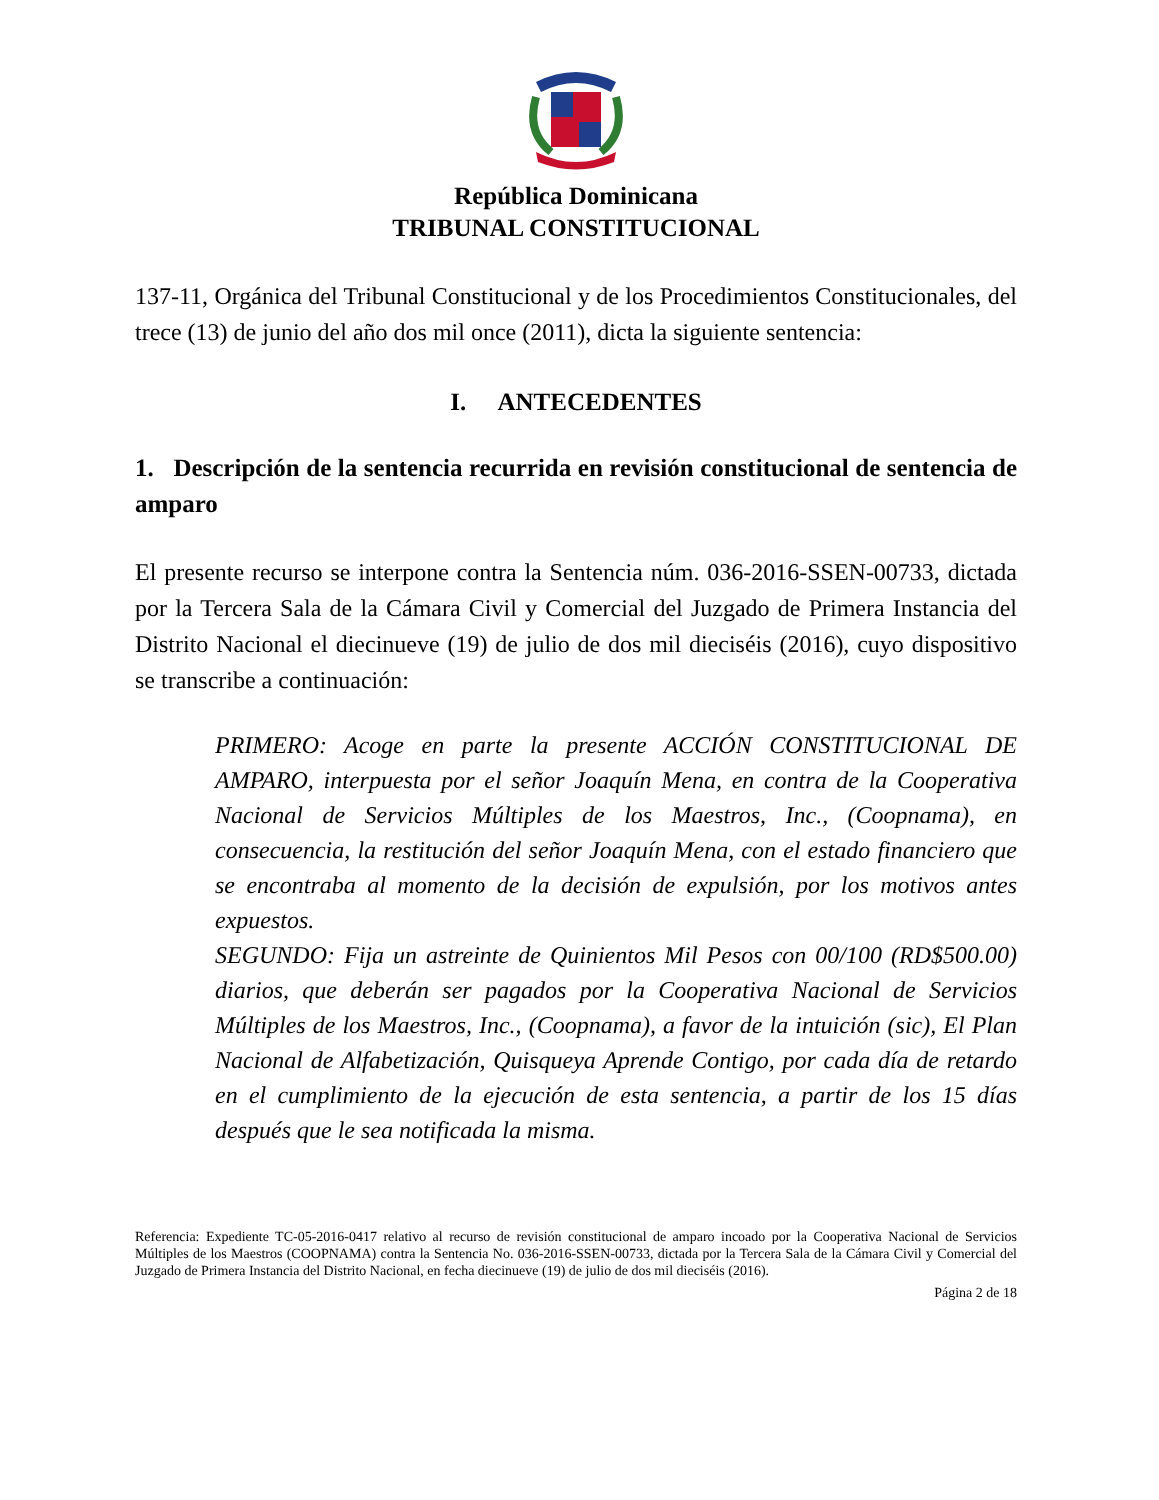República Dominicana
TRIBUNAL CONSTITUCIONAL
137-11, Orgánica del Tribunal Constitucional y de los Procedimientos Constitucionales, del trece (13) de junio del año dos mil once (2011), dicta la siguiente sentencia:
I. ANTECEDENTES
1. Descripción de la sentencia recurrida en revisión constitucional de sentencia de amparo
El presente recurso se interpone contra la Sentencia núm. 036-2016-SSEN-00733, dictada por la Tercera Sala de la Cámara Civil y Comercial del Juzgado de Primera Instancia del Distrito Nacional el diecinueve (19) de julio de dos mil dieciséis (2016), cuyo dispositivo se transcribe a continuación:
PRIMERO: Acoge en parte la presente ACCIÓN CONSTITUCIONAL DE AMPARO, interpuesta por el señor Joaquín Mena, en contra de la Cooperativa Nacional de Servicios Múltiples de los Maestros, Inc., (Coopnama), en consecuencia, la restitución del señor Joaquín Mena, con el estado financiero que se encontraba al momento de la decisión de expulsión, por los motivos antes expuestos.
SEGUNDO: Fija un astreinte de Quinientos Mil Pesos con 00/100 (RD$500.00) diarios, que deberán ser pagados por la Cooperativa Nacional de Servicios Múltiples de los Maestros, Inc., (Coopnama), a favor de la intuición (sic), El Plan Nacional de Alfabetización, Quisqueya Aprende Contigo, por cada día de retardo en el cumplimiento de la ejecución de esta sentencia, a partir de los 15 días después que le sea notificada la misma.
Referencia: Expediente TC-05-2016-0417 relativo al recurso de revisión constitucional de amparo incoado por la Cooperativa Nacional de Servicios Múltiples de los Maestros (COOPNAMA) contra la Sentencia No. 036-2016-SSEN-00733, dictada por la Tercera Sala de la Cámara Civil y Comercial del Juzgado de Primera Instancia del Distrito Nacional, en fecha diecinueve (19) de julio de dos mil dieciséis (2016).
Página 2 de 18